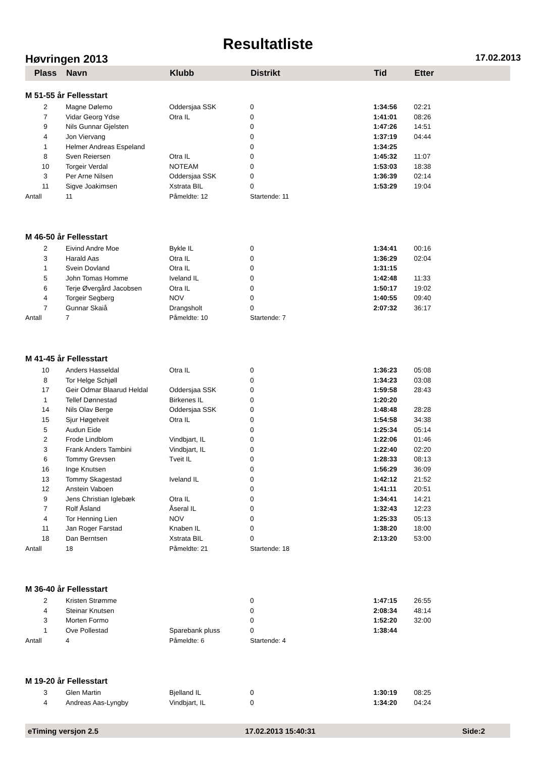Resultatliste
Høvringen 2013 17.02.2013
| Plass | Navn | Klubb | Distrikt | | Tid | Etter |
| --- | --- | --- | --- | --- | --- | --- |
| M 51-55 år Fellesstart | | | | | | |
| 2 | Magne Dølemo | Oddersjaa SSK | 0 | | 1:34:56 | 02:21 |
| 7 | Vidar Georg Ydse | Otra IL | 0 | | 1:41:01 | 08:26 |
| 9 | Nils Gunnar Gjelsten | | 0 | | 1:47:26 | 14:51 |
| 4 | Jon Viervang | | 0 | | 1:37:19 | 04:44 |
| 1 | Helmer Andreas Espeland | | 0 | | 1:34:25 | |
| 8 | Sven Reiersen | Otra IL | 0 | | 1:45:32 | 11:07 |
| 10 | Torgeir Verdal | NOTEAM | 0 | | 1:53:03 | 18:38 |
| 3 | Per Arne Nilsen | Oddersjaa SSK | 0 | | 1:36:39 | 02:14 |
| 11 | Sigve Joakimsen | Xstrata BIL | 0 | | 1:53:29 | 19:04 |
| Antall | 11 | Påmeldte: 12 | Startende: 11 | | | |
| M 46-50 år Fellesstart | | | | | | |
| 2 | Eivind Andre Moe | Bykle IL | 0 | | 1:34:41 | 00:16 |
| 3 | Harald Aas | Otra IL | 0 | | 1:36:29 | 02:04 |
| 1 | Svein Dovland | Otra IL | 0 | | 1:31:15 | |
| 5 | John Tomas Homme | Iveland IL | 0 | | 1:42:48 | 11:33 |
| 6 | Terje Øvergård Jacobsen | Otra IL | 0 | | 1:50:17 | 19:02 |
| 4 | Torgeir Segberg | NOV | 0 | | 1:40:55 | 09:40 |
| 7 | Gunnar Skaiå | Drangsholt | 0 | | 2:07:32 | 36:17 |
| Antall | 7 | Påmeldte: 10 | Startende: 7 | | | |
| M 41-45 år Fellesstart | | | | | | |
| 10 | Anders Hasseldal | Otra IL | 0 | | 1:36:23 | 05:08 |
| 8 | Tor Helge Schjøll | | 0 | | 1:34:23 | 03:08 |
| 17 | Geir Odmar Blaarud Heldal | Oddersjaa SSK | 0 | | 1:59:58 | 28:43 |
| 1 | Tellef Dønnestad | Birkenes IL | 0 | | 1:20:20 | |
| 14 | Nils Olav Berge | Oddersjaa SSK | 0 | | 1:48:48 | 28:28 |
| 15 | Sjur Høgetveit | Otra IL | 0 | | 1:54:58 | 34:38 |
| 5 | Audun Eide | | 0 | | 1:25:34 | 05:14 |
| 2 | Frode Lindblom | Vindbjart, IL | 0 | | 1:22:06 | 01:46 |
| 3 | Frank Anders Tambini | Vindbjart, IL | 0 | | 1:22:40 | 02:20 |
| 6 | Tommy Grevsen | Tveit IL | 0 | | 1:28:33 | 08:13 |
| 16 | Inge Knutsen | | 0 | | 1:56:29 | 36:09 |
| 13 | Tommy Skagestad | Iveland IL | 0 | | 1:42:12 | 21:52 |
| 12 | Anstein Vaboen | | 0 | | 1:41:11 | 20:51 |
| 9 | Jens Christian Iglebæk | Otra IL | 0 | | 1:34:41 | 14:21 |
| 7 | Rolf Åsland | Åseral IL | 0 | | 1:32:43 | 12:23 |
| 4 | Tor Henning Lien | NOV | 0 | | 1:25:33 | 05:13 |
| 11 | Jan Roger Farstad | Knaben IL | 0 | | 1:38:20 | 18:00 |
| 18 | Dan Berntsen | Xstrata BIL | 0 | | 2:13:20 | 53:00 |
| Antall | 18 | Påmeldte: 21 | Startende: 18 | | | |
| M 36-40 år Fellesstart | | | | | | |
| 2 | Kristen Strømme | | 0 | | 1:47:15 | 26:55 |
| 4 | Steinar Knutsen | | 0 | | 2:08:34 | 48:14 |
| 3 | Morten Formo | | 0 | | 1:52:20 | 32:00 |
| 1 | Ove Pollestad | Sparebank pluss | 0 | | 1:38:44 | |
| Antall | 4 | Påmeldte: 6 | Startende: 4 | | | |
| M 19-20 år Fellesstart | | | | | | |
| 3 | Glen Martin | Bjelland IL | 0 | | 1:30:19 | 08:25 |
| 4 | Andreas Aas-Lyngby | Vindbjart, IL | 0 | | 1:34:20 | 04:24 |
eTiming versjon 2.5 17.02.2013 15:40:31 Side:2